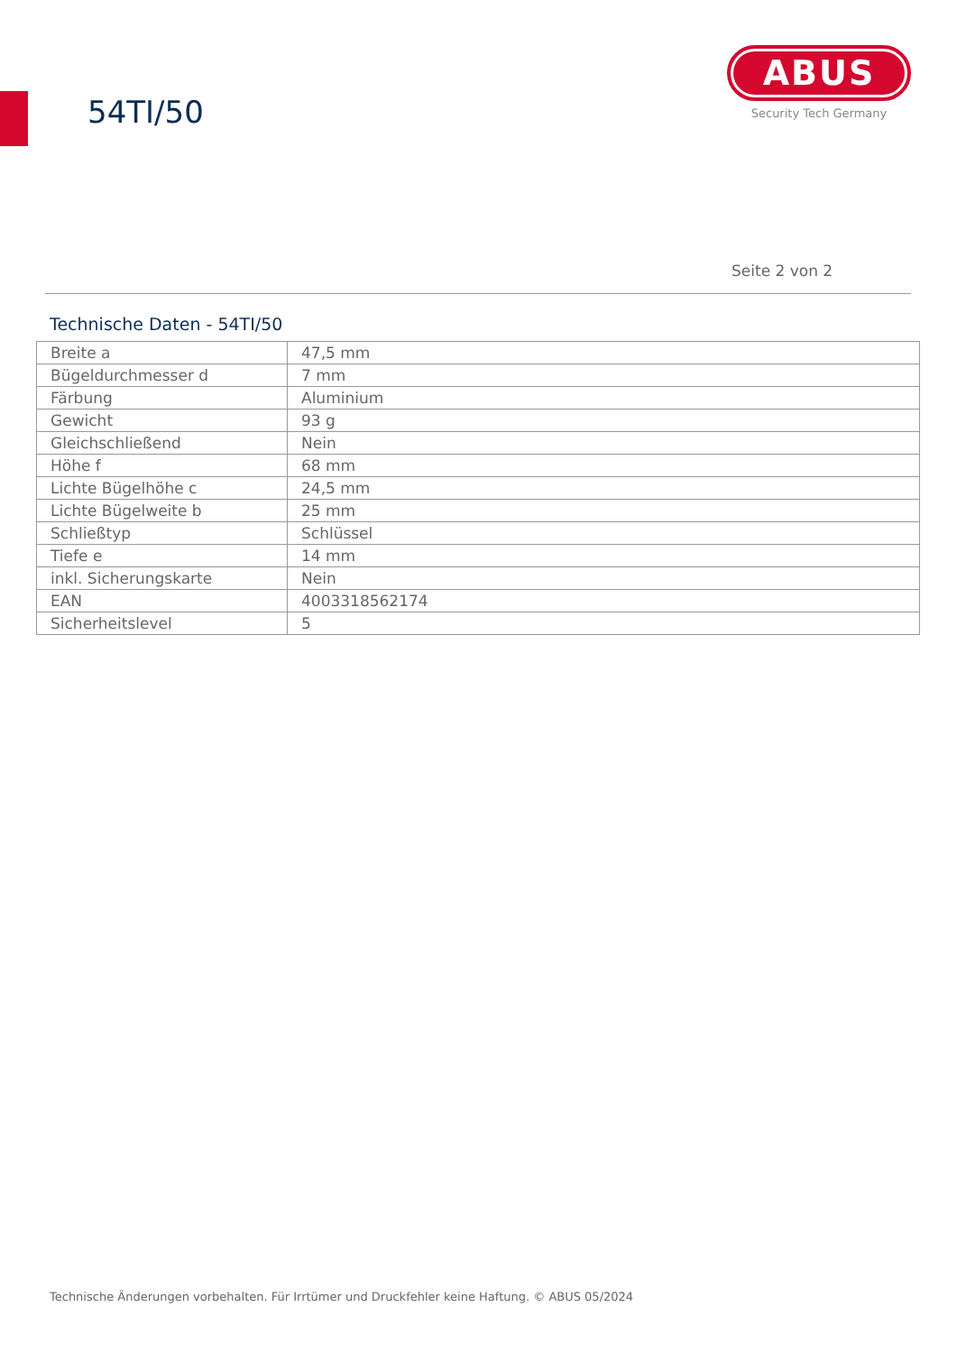54TI/50
ABUS
Security Tech Germany
Seite 2 von 2
Technische Daten - 54TI/50
| Breite a | 47,5 mm |
| Bügeldurchmesser d | 7 mm |
| Färbung | Aluminium |
| Gewicht | 93 g |
| Gleichschließend | Nein |
| Höhe f | 68 mm |
| Lichte Bügelhöhe c | 24,5 mm |
| Lichte Bügelweite b | 25 mm |
| Schließtyp | Schlüssel |
| Tiefe e | 14 mm |
| inkl. Sicherungskarte | Nein |
| EAN | 4003318562174 |
| Sicherheitslevel | 5 |
Technische Änderungen vorbehalten. Für Irrtümer und Druckfehler keine Haftung. © ABUS 05/2024